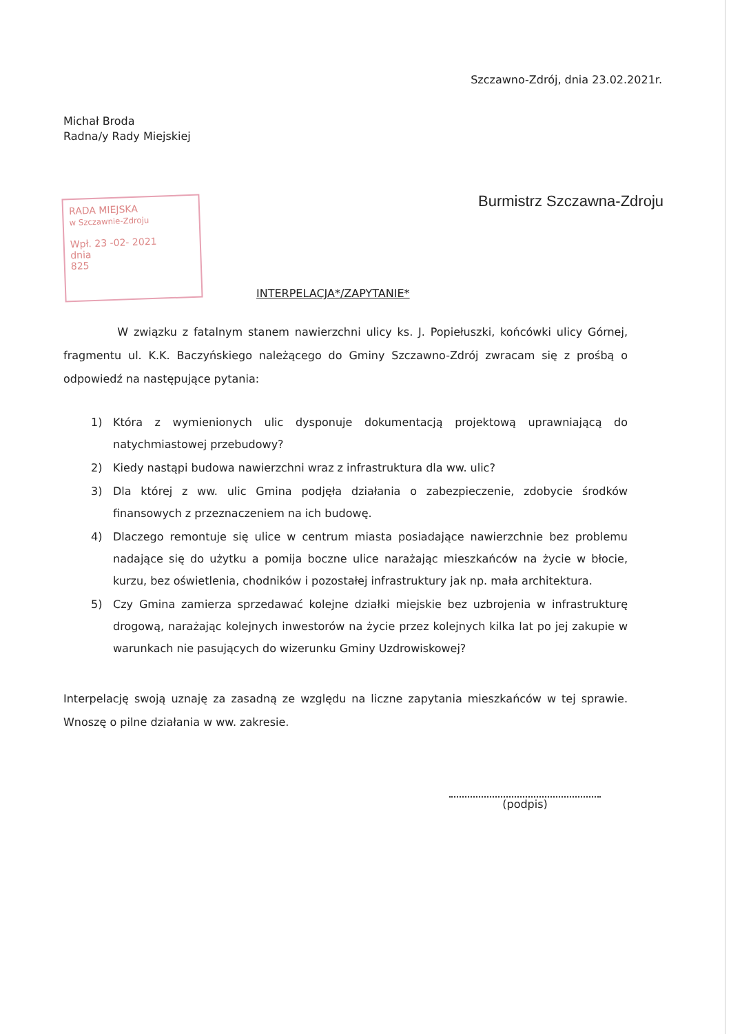Szczawno-Zdrój, dnia 23.02.2021r.
Michał Broda
Radna/y Rady Miejskiej
Burmistrz Szczawna-Zdroju
RADA MIEJSKA
w Szczawnie-Zdroju
Wpł. 23 -02- 2021
dnia
825
INTERPELACJA*/ZAPYTANIE*
W związku z fatalnym stanem nawierzchni ulicy ks. J. Popiełuszki, końcówki ulicy Górnej, fragmentu ul. K.K. Baczyńskiego należącego do Gminy Szczawno-Zdrój zwracam się z prośbą o odpowiedź na następujące pytania:
1) Która z wymienionych ulic dysponuje dokumentacją projektową uprawniającą do natychmiastowej przebudowy?
2) Kiedy nastąpi budowa nawierzchni wraz z infrastruktura dla ww. ulic?
3) Dla której z ww. ulic Gmina podjęła działania o zabezpieczenie, zdobycie środków finansowych z przeznaczeniem na ich budowę.
4) Dlaczego remontuje się ulice w centrum miasta posiadające nawierzchnie bez problemu nadające się do użytku a pomija boczne ulice narażając mieszkańców na życie w błocie, kurzu, bez oświetlenia, chodników i pozostałej infrastruktury jak np. mała architektura.
5) Czy Gmina zamierza sprzedawać kolejne działki miejskie bez uzbrojenia w infrastrukturę drogową, narażając kolejnych inwestorów na życie przez kolejnych kilka lat po jej zakupie w warunkach nie pasujących do wizerunku Gminy Uzdrowiskowej?
Interpelację swoją uznaję za zasadną ze względu na liczne zapytania mieszkańców w tej sprawie. Wnoszę o pilne działania w ww. zakresie.
(podpis)